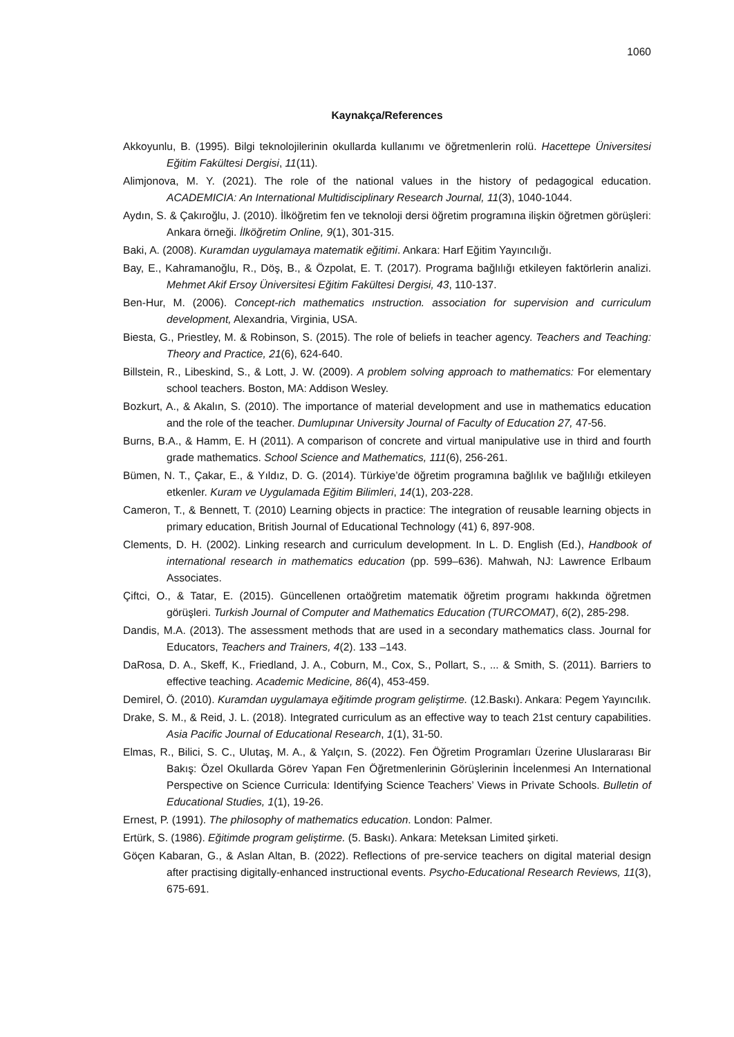1060
Kaynakça/References
Akkoyunlu, B. (1995). Bilgi teknolojilerinin okullarda kullanımı ve öğretmenlerin rolü. Hacettepe Üniversitesi Eğitim Fakültesi Dergisi, 11(11).
Alimjonova, M. Y. (2021). The role of the national values in the history of pedagogical education. ACADEMICIA: An International Multidisciplinary Research Journal, 11(3), 1040-1044.
Aydın, S. & Çakıroğlu, J. (2010). İlköğretim fen ve teknoloji dersi öğretim programına ilişkin öğretmen görüşleri: Ankara örneği. İlköğretim Online, 9(1), 301-315.
Baki, A. (2008). Kuramdan uygulamaya matematik eğitimi. Ankara: Harf Eğitim Yayıncılığı.
Bay, E., Kahramanoğlu, R., Döş, B., & Özpolat, E. T. (2017). Programa bağlılığı etkileyen faktörlerin analizi. Mehmet Akif Ersoy Üniversitesi Eğitim Fakültesi Dergisi, 43, 110-137.
Ben-Hur, M. (2006). Concept-rich mathematics ınstruction. association for supervision and curriculum development, Alexandria, Virginia, USA.
Biesta, G., Priestley, M. & Robinson, S. (2015). The role of beliefs in teacher agency. Teachers and Teaching: Theory and Practice, 21(6), 624-640.
Billstein, R., Libeskind, S., & Lott, J. W. (2009). A problem solving approach to mathematics: For elementary school teachers. Boston, MA: Addison Wesley.
Bozkurt, A., & Akalın, S. (2010). The importance of material development and use in mathematics education and the role of the teacher. Dumlupınar University Journal of Faculty of Education 27, 47-56.
Burns, B.A., & Hamm, E. H (2011). A comparison of concrete and virtual manipulative use in third and fourth grade mathematics. School Science and Mathematics, 111(6), 256-261.
Bümen, N. T., Çakar, E., & Yıldız, D. G. (2014). Türkiye’de öğretim programına bağlılık ve bağlılığı etkileyen etkenler. Kuram ve Uygulamada Eğitim Bilimleri, 14(1), 203-228.
Cameron, T., & Bennett, T. (2010) Learning objects in practice: The integration of reusable learning objects in primary education, British Journal of Educational Technology (41) 6, 897-908.
Clements, D. H. (2002). Linking research and curriculum development. In L. D. English (Ed.), Handbook of international research in mathematics education (pp. 599–636). Mahwah, NJ: Lawrence Erlbaum Associates.
Çiftci, O., & Tatar, E. (2015). Güncellenen ortaöğretim matematik öğretim programı hakkında öğretmen görüşleri. Turkish Journal of Computer and Mathematics Education (TURCOMAT), 6(2), 285-298.
Dandis, M.A. (2013). The assessment methods that are used in a secondary mathematics class. Journal for Educators, Teachers and Trainers, 4(2). 133 –143.
DaRosa, D. A., Skeff, K., Friedland, J. A., Coburn, M., Cox, S., Pollart, S., ... & Smith, S. (2011). Barriers to effective teaching. Academic Medicine, 86(4), 453-459.
Demirel, Ö. (2010). Kuramdan uygulamaya eğitimde program geliştirme. (12.Baskı). Ankara: Pegem Yayıncılık.
Drake, S. M., & Reid, J. L. (2018). Integrated curriculum as an effective way to teach 21st century capabilities. Asia Pacific Journal of Educational Research, 1(1), 31-50.
Elmas, R., Bilici, S. C., Ulutaş, M. A., & Yalçın, S. (2022). Fen Öğretim Programları Üzerine Uluslararası Bir Bakış: Özel Okullarda Görev Yapan Fen Öğretmenlerinin Görüşlerinin İncelenmesi An International Perspective on Science Curricula: Identifying Science Teachers’ Views in Private Schools. Bulletin of Educational Studies, 1(1), 19-26.
Ernest, P. (1991). The philosophy of mathematics education. London: Palmer.
Ertürk, S. (1986). Eğitimde program geliştirme. (5. Baskı). Ankara: Meteksan Limited şirketi.
Göçen Kabaran, G., & Aslan Altan, B. (2022). Reflections of pre-service teachers on digital material design after practising digitally-enhanced instructional events. Psycho-Educational Research Reviews, 11(3), 675-691.